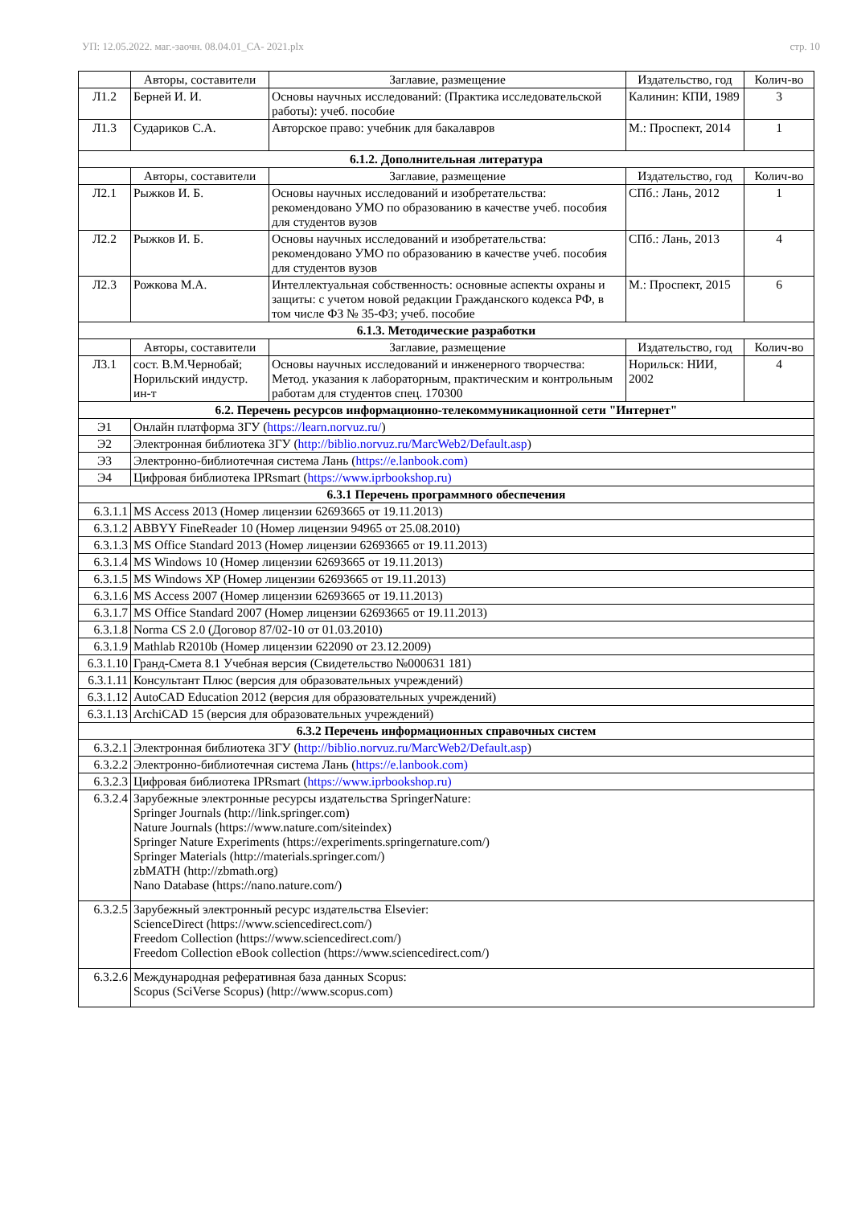УП: 12.05.2022. маг.-заочн. 08.04.01_СА- 2021.plx стр. 10
| | Авторы, составители | Заглавие, размещение | Издательство, год | Колич-во |
| --- | --- | --- | --- | --- |
| Л1.2 | Берней И. И. | Основы научных исследований: (Практика исследовательской работы): учеб. пособие | Калинин: КПИ, 1989 | 3 |
| Л1.3 | Судариков С.А. | Авторское право: учебник для бакалавров | М.: Проспект, 2014 | 1 |
| 6.1.2. Дополнительная литература | | | | |
| | Авторы, составители | Заглавие, размещение | Издательство, год | Колич-во |
| Л2.1 | Рыжков И. Б. | Основы научных исследований и изобретательства: рекомендовано УМО по образованию в качестве учеб. пособия для студентов вузов | СПб.: Лань, 2012 | 1 |
| Л2.2 | Рыжков И. Б. | Основы научных исследований и изобретательства: рекомендовано УМО по образованию в качестве учеб. пособия для студентов вузов | СПб.: Лань, 2013 | 4 |
| Л2.3 | Рожкова М.А. | Интеллектуальная собственность: основные аспекты охраны и защиты: с учетом новой редакции Гражданского кодекса РФ, в том числе ФЗ № 35-ФЗ; учеб. пособие | М.: Проспект, 2015 | 6 |
| 6.1.3. Методические разработки | | | | |
| | Авторы, составители | Заглавие, размещение | Издательство, год | Колич-во |
| Л3.1 | сост. В.М.Чернобай; Норильский индустр. ин-т | Основы научных исследований и инженерного творчества: Метод. указания к лабораторным, практическим и контрольным работам для студентов спец. 170300 | Норильск: НИИ, 2002 | 4 |
| 6.2. Перечень ресурсов информационно-телекоммуникационной сети "Интернет" | | | | |
| Э1 | Онлайн платформа ЗГУ ( https://learn.norvuz.ru/ ) | | | |
| Э2 | Электронная библиотека ЗГУ ( http://biblio.norvuz.ru/MarcWeb2/Default.asp ) | | | |
| Э3 | Электронно-библиотечная система Лань ( https://e.lanbook.com) | | | |
| Э4 | Цифровая библиотека IPRsmart ( https://www.iprbookshop.ru) | | | |
| 6.3.1 Перечень программного обеспечения | | | | |
| 6.3.1.1 | MS Access 2013 (Номер лицензии 62693665 от 19.11.2013) | | | |
| 6.3.1.2 | ABBYY FineReader 10 (Номер лицензии 94965 от 25.08.2010) | | | |
| 6.3.1.3 | MS Office Standard 2013 (Номер лицензии 62693665 от 19.11.2013) | | | |
| 6.3.1.4 | MS Windows 10 (Номер лицензии 62693665 от 19.11.2013) | | | |
| 6.3.1.5 | MS Windows XP (Номер лицензии 62693665 от 19.11.2013) | | | |
| 6.3.1.6 | MS Access 2007 (Номер лицензии 62693665 от 19.11.2013) | | | |
| 6.3.1.7 | MS Office Standard 2007 (Номер лицензии 62693665 от 19.11.2013) | | | |
| 6.3.1.8 | Norma CS 2.0 (Договор 87/02-10 от 01.03.2010) | | | |
| 6.3.1.9 | Mathlab R2010b (Номер лицензии 622090 от 23.12.2009) | | | |
| 6.3.1.10 | Гранд-Смета 8.1 Учебная версия (Свидетельство №000631 181) | | | |
| 6.3.1.11 | Консультант Плюс (версия для образовательных учреждений) | | | |
| 6.3.1.12 | AutoCAD Education 2012 (версия для образовательных учреждений) | | | |
| 6.3.1.13 | ArchiCAD 15 (версия для образовательных учреждений) | | | |
| 6.3.2 Перечень информационных справочных систем | | | | |
| 6.3.2.1 | Электронная библиотека ЗГУ ( http://biblio.norvuz.ru/MarcWeb2/Default.asp ) | | | |
| 6.3.2.2 | Электронно-библиотечная система Лань ( https://e.lanbook.com) | | | |
| 6.3.2.3 | Цифровая библиотека IPRsmart ( https://www.iprbookshop.ru) | | | |
| 6.3.2.4 | Зарубежные электронные ресурсы издательства SpringerNature: Springer Journals (http://link.springer.com) Nature Journals (https://www.nature.com/siteindex) Springer Nature Experiments (https://experiments.springernature.com/) Springer Materials (http://materials.springer.com/) zbMATH (http://zbmath.org) Nano Database (https://nano.nature.com/) | | | |
| 6.3.2.5 | Зарубежный электронный ресурс издательства Elsevier: ScienceDirect (https://www.sciencedirect.com/) Freedom Collection (https://www.sciencedirect.com/) Freedom Collection eBook collection (https://www.sciencedirect.com/) | | | |
| 6.3.2.6 | Международная реферативная база данных Scopus: Scopus (SciVerse Scopus) (http://www.scopus.com) | | | |